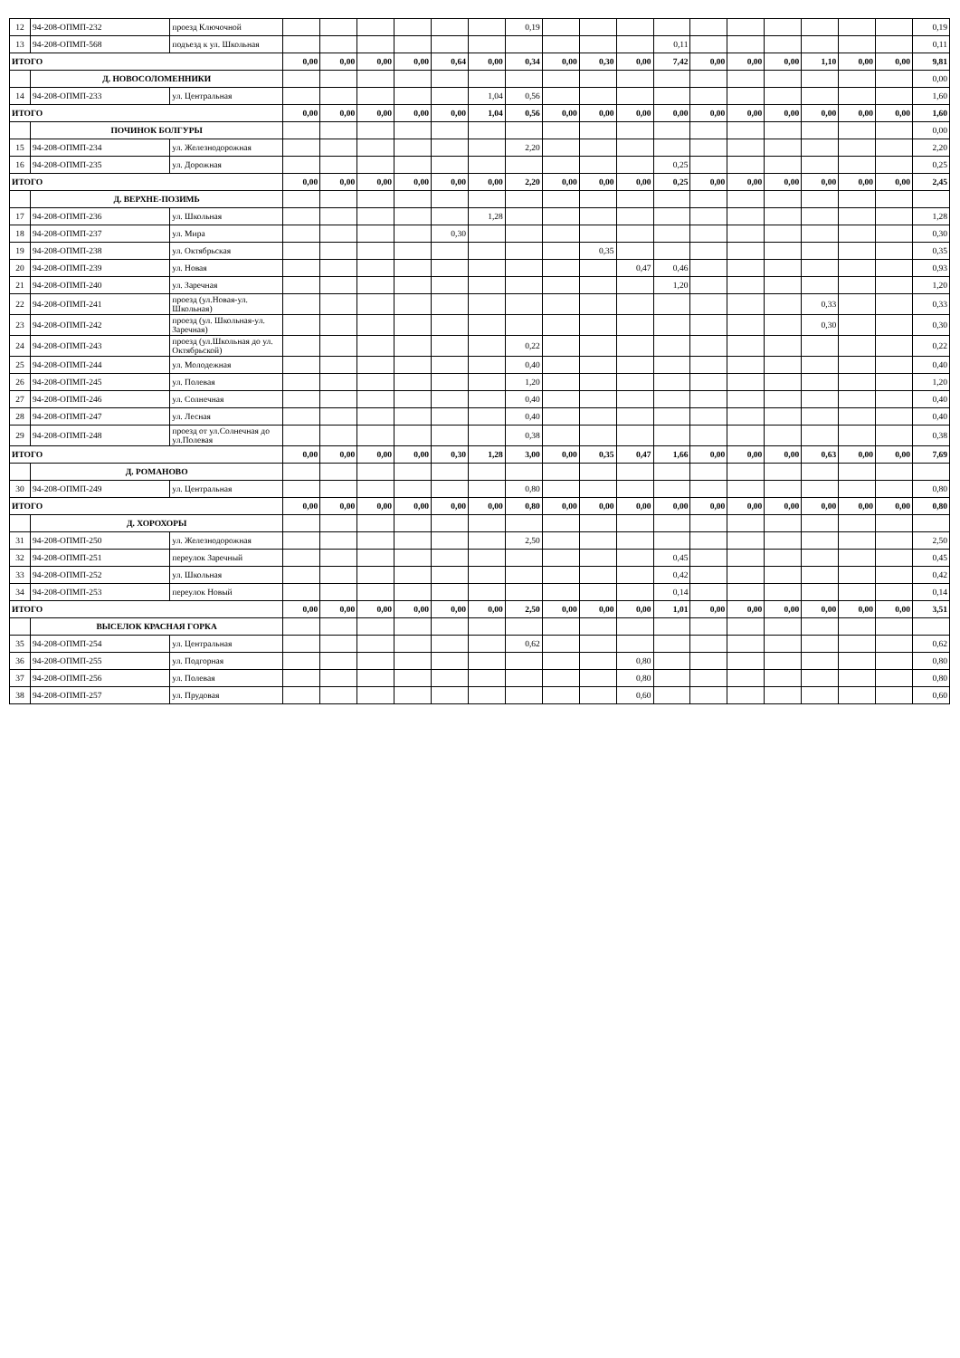| 12 | 94-208-ОПМП-232 | проезд Ключочной | | | | | | | 0,19 | | | | | | | | | | | 0,19 |
| 13 | 94-208-ОПМП-568 | подъезд к ул. Школьная | | | | | | | | | | | 0,11 | | | | | | | 0,11 |
| ИТОГО | | | 0,00 | 0,00 | 0,00 | 0,00 | 0,64 | 0,00 | 0,34 | 0,00 | 0,30 | 0,00 | 7,42 | 0,00 | 0,00 | 0,00 | 1,10 | 0,00 | 0,00 | 9,81 |
| | Д. НОВОСОЛОМЕННИКИ | | | | | | | | | | | | | | | | | | | 0,00 |
| 14 | 94-208-ОПМП-233 | ул. Центральная | | | | | | 1,04 | 0,56 | | | | | | | | | | | 1,60 |
| ИТОГО | | | 0,00 | 0,00 | 0,00 | 0,00 | 0,00 | 1,04 | 0,56 | 0,00 | 0,00 | 0,00 | 0,00 | 0,00 | 0,00 | 0,00 | 0,00 | 0,00 | 0,00 | 1,60 |
| | ПОЧИНОК БОЛГУРЫ | | | | | | | | | | | | | | | | | | | 0,00 |
| 15 | 94-208-ОПМП-234 | ул. Железнодорожная | | | | | | | 2,20 | | | | | | | | | | | 2,20 |
| 16 | 94-208-ОПМП-235 | ул. Дорожная | | | | | | | | | | | 0,25 | | | | | | | 0,25 |
| ИТОГО | | | 0,00 | 0,00 | 0,00 | 0,00 | 0,00 | 0,00 | 2,20 | 0,00 | 0,00 | 0,00 | 0,25 | 0,00 | 0,00 | 0,00 | 0,00 | 0,00 | 0,00 | 2,45 |
| | Д. ВЕРХНЕ-ПОЗИМЬ | | | | | | | | | | | | | | | | | | | |
| 17 | 94-208-ОПМП-236 | ул. Школьная | | | | | | 1,28 | | | | | | | | | | | | 1,28 |
| 18 | 94-208-ОПМП-237 | ул. Мира | | | | | 0,30 | | | | | | | | | | | | | 0,30 |
| 19 | 94-208-ОПМП-238 | ул. Октябрьская | | | | | | | | | 0,35 | | | | | | | | | 0,35 |
| 20 | 94-208-ОПМП-239 | ул. Новая | | | | | | | | | | 0,47 | 0,46 | | | | | | | 0,93 |
| 21 | 94-208-ОПМП-240 | ул. Заречная | | | | | | | | | | | 1,20 | | | | | | | 1,20 |
| 22 | 94-208-ОПМП-241 | проезд (ул.Новая-ул. Школьная) | | | | | | | | | | | | | | | 0,33 | | | 0,33 |
| 23 | 94-208-ОПМП-242 | проезд (ул. Школьная-ул. Заречная) | | | | | | | | | | | | | | | 0,30 | | | 0,30 |
| 24 | 94-208-ОПМП-243 | проезд (ул.Школьная до ул. Октябрьской) | | | | | | | 0,22 | | | | | | | | | | | 0,22 |
| 25 | 94-208-ОПМП-244 | ул. Молодежная | | | | | | | 0,40 | | | | | | | | | | | 0,40 |
| 26 | 94-208-ОПМП-245 | ул. Полевая | | | | | | | 1,20 | | | | | | | | | | | 1,20 |
| 27 | 94-208-ОПМП-246 | ул. Солнечная | | | | | | | 0,40 | | | | | | | | | | | 0,40 |
| 28 | 94-208-ОПМП-247 | ул. Лесная | | | | | | | 0,40 | | | | | | | | | | | 0,40 |
| 29 | 94-208-ОПМП-248 | проезд от ул.Солнечная до ул.Полевая | | | | | | | 0,38 | | | | | | | | | | | 0,38 |
| ИТОГО | | | 0,00 | 0,00 | 0,00 | 0,00 | 0,30 | 1,28 | 3,00 | 0,00 | 0,35 | 0,47 | 1,66 | 0,00 | 0,00 | 0,00 | 0,63 | 0,00 | 0,00 | 7,69 |
| | Д. РОМАНОВО | | | | | | | | | | | | | | | | | | | |
| 30 | 94-208-ОПМП-249 | ул. Центральная | | | | | | | 0,80 | | | | | | | | | | | 0,80 |
| ИТОГО | | | 0,00 | 0,00 | 0,00 | 0,00 | 0,00 | 0,00 | 0,80 | 0,00 | 0,00 | 0,00 | 0,00 | 0,00 | 0,00 | 0,00 | 0,00 | 0,00 | 0,00 | 0,80 |
| | Д. ХОРОХОРЫ | | | | | | | | | | | | | | | | | | | |
| 31 | 94-208-ОПМП-250 | ул. Железнодорожная | | | | | | | 2,50 | | | | | | | | | | | 2,50 |
| 32 | 94-208-ОПМП-251 | переулок Заречный | | | | | | | | | | | 0,45 | | | | | | | 0,45 |
| 33 | 94-208-ОПМП-252 | ул. Школьная | | | | | | | | | | | 0,42 | | | | | | | 0,42 |
| 34 | 94-208-ОПМП-253 | переулок Новый | | | | | | | | | | | 0,14 | | | | | | | 0,14 |
| ИТОГО | | | 0,00 | 0,00 | 0,00 | 0,00 | 0,00 | 0,00 | 2,50 | 0,00 | 0,00 | 0,00 | 1,01 | 0,00 | 0,00 | 0,00 | 0,00 | 0,00 | 0,00 | 3,51 |
| | ВЫСЕЛОК КРАСНАЯ ГОРКА | | | | | | | | | | | | | | | | | | | |
| 35 | 94-208-ОПМП-254 | ул. Центральная | | | | | | | 0,62 | | | | | | | | | | | 0,62 |
| 36 | 94-208-ОПМП-255 | ул. Подгорная | | | | | | | | | | 0,80 | | | | | | | | 0,80 |
| 37 | 94-208-ОПМП-256 | ул. Полевая | | | | | | | | | | 0,80 | | | | | | | | 0,80 |
| 38 | 94-208-ОПМП-257 | ул. Прудовая | | | | | | | | | | 0,60 | | | | | | | | 0,60 |